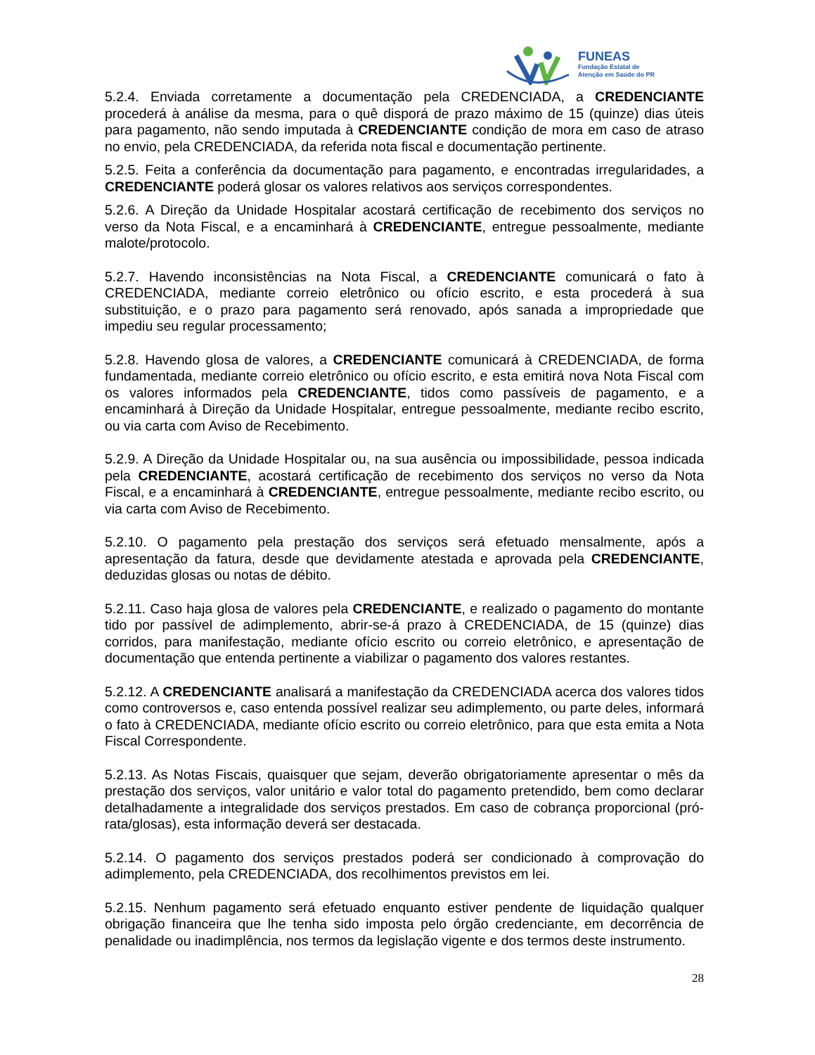FUNEAS
Fundação Estatal de
Atenção em Saúde do PR
5.2.4. Enviada corretamente a documentação pela CREDENCIADA, a CREDENCIANTE procederá à análise da mesma, para o quê disporá de prazo máximo de 15 (quinze) dias úteis para pagamento, não sendo imputada à CREDENCIANTE condição de mora em caso de atraso no envio, pela CREDENCIADA, da referida nota fiscal e documentação pertinente.
5.2.5. Feita a conferência da documentação para pagamento, e encontradas irregularidades, a CREDENCIANTE poderá glosar os valores relativos aos serviços correspondentes.
5.2.6. A Direção da Unidade Hospitalar acostará certificação de recebimento dos serviços no verso da Nota Fiscal, e a encaminhará à CREDENCIANTE, entregue pessoalmente, mediante malote/protocolo.
5.2.7. Havendo inconsistências na Nota Fiscal, a CREDENCIANTE comunicará o fato à CREDENCIADA, mediante correio eletrônico ou ofício escrito, e esta procederá à sua substituição, e o prazo para pagamento será renovado, após sanada a impropriedade que impediu seu regular processamento;
5.2.8. Havendo glosa de valores, a CREDENCIANTE comunicará à CREDENCIADA, de forma fundamentada, mediante correio eletrônico ou ofício escrito, e esta emitirá nova Nota Fiscal com os valores informados pela CREDENCIANTE, tidos como passíveis de pagamento, e a encaminhará à Direção da Unidade Hospitalar, entregue pessoalmente, mediante recibo escrito, ou via carta com Aviso de Recebimento.
5.2.9. A Direção da Unidade Hospitalar ou, na sua ausência ou impossibilidade, pessoa indicada pela CREDENCIANTE, acostará certificação de recebimento dos serviços no verso da Nota Fiscal, e a encaminhará à CREDENCIANTE, entregue pessoalmente, mediante recibo escrito, ou via carta com Aviso de Recebimento.
5.2.10. O pagamento pela prestação dos serviços será efetuado mensalmente, após a apresentação da fatura, desde que devidamente atestada e aprovada pela CREDENCIANTE, deduzidas glosas ou notas de débito.
5.2.11. Caso haja glosa de valores pela CREDENCIANTE, e realizado o pagamento do montante tido por passível de adimplemento, abrir-se-á prazo à CREDENCIADA, de 15 (quinze) dias corridos, para manifestação, mediante ofício escrito ou correio eletrônico, e apresentação de documentação que entenda pertinente a viabilizar o pagamento dos valores restantes.
5.2.12. A CREDENCIANTE analisará a manifestação da CREDENCIADA acerca dos valores tidos como controversos e, caso entenda possível realizar seu adimplemento, ou parte deles, informará o fato à CREDENCIADA, mediante ofício escrito ou correio eletrônico, para que esta emita a Nota Fiscal Correspondente.
5.2.13. As Notas Fiscais, quaisquer que sejam, deverão obrigatoriamente apresentar o mês da prestação dos serviços, valor unitário e valor total do pagamento pretendido, bem como declarar detalhadamente a integralidade dos serviços prestados. Em caso de cobrança proporcional (pró-rata/glosas), esta informação deverá ser destacada.
5.2.14. O pagamento dos serviços prestados poderá ser condicionado à comprovação do adimplemento, pela CREDENCIADA, dos recolhimentos previstos em lei.
5.2.15. Nenhum pagamento será efetuado enquanto estiver pendente de liquidação qualquer obrigação financeira que lhe tenha sido imposta pelo órgão credenciante, em decorrência de penalidade ou inadimplência, nos termos da legislação vigente e dos termos deste instrumento.
28